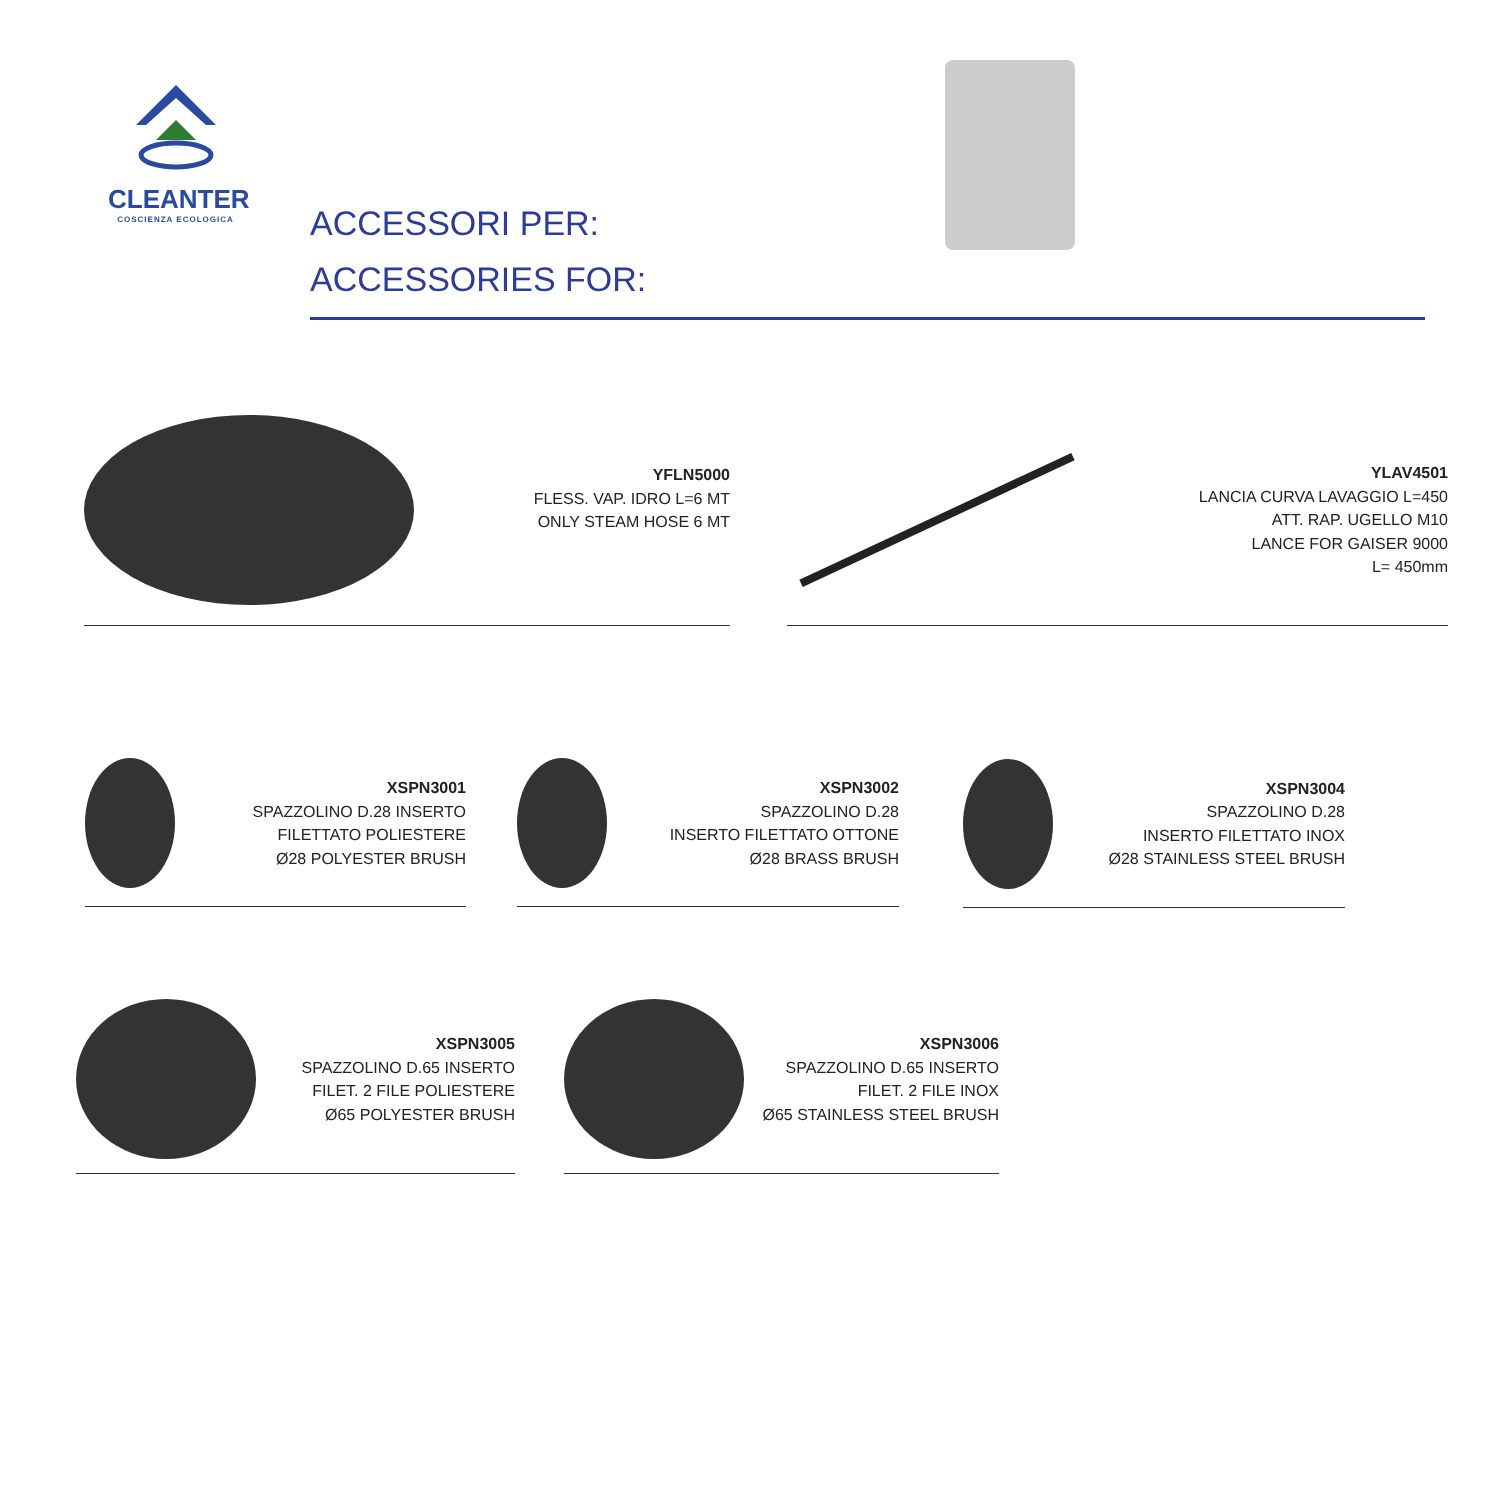CLEANTER
COSCIENZA ECOLOGICA
ACCESSORI PER:
ACCESSORIES FOR:
YFLN5000
FLESS. VAP. IDRO L=6 MT
ONLY STEAM HOSE 6 MT
YLAV4501
LANCIA CURVA LAVAGGIO L=450
ATT. RAP. UGELLO M10
LANCE FOR GAISER 9000
L= 450mm
XSPN3001
SPAZZOLINO D.28 INSERTO
FILETTATO POLIESTERE
Ø28 POLYESTER BRUSH
XSPN3002
SPAZZOLINO D.28
INSERTO FILETTATO OTTONE
Ø28 BRASS BRUSH
XSPN3004
SPAZZOLINO D.28
INSERTO FILETTATO INOX
Ø28 STAINLESS STEEL BRUSH
XSPN3005
SPAZZOLINO D.65 INSERTO
FILET. 2 FILE POLIESTERE
Ø65 POLYESTER BRUSH
XSPN3006
SPAZZOLINO D.65 INSERTO
FILET. 2 FILE INOX
Ø65 STAINLESS STEEL BRUSH